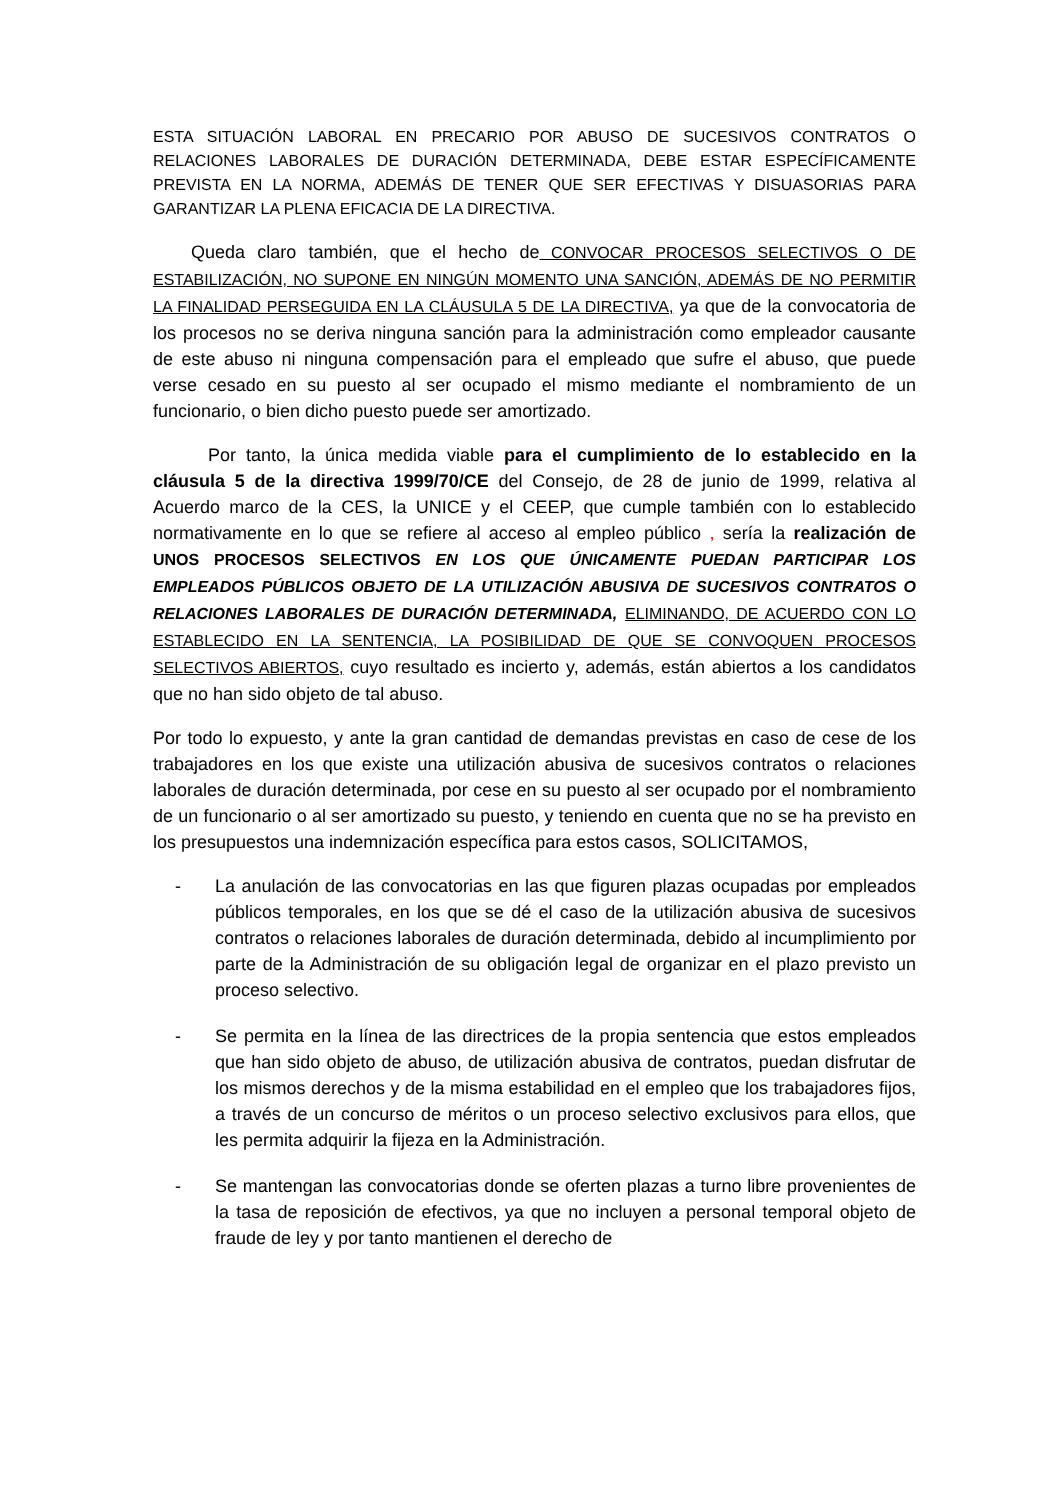ESTA SITUACIÓN LABORAL EN PRECARIO POR ABUSO DE SUCESIVOS CONTRATOS O RELACIONES LABORALES DE DURACIÓN DETERMINADA, DEBE ESTAR ESPECÍFICAMENTE PREVISTA EN LA NORMA, ADEMÁS DE TENER QUE SER EFECTIVAS Y DISUASORIAS PARA GARANTIZAR LA PLENA EFICACIA DE LA DIRECTIVA.
Queda claro también, que el hecho de CONVOCAR PROCESOS SELECTIVOS O DE ESTABILIZACIÓN, NO SUPONE EN NINGÚN MOMENTO UNA SANCIÓN, ADEMÁS DE NO PERMITIR LA FINALIDAD PERSEGUIDA EN LA CLÁUSULA 5 DE LA DIRECTIVA, ya que de la convocatoria de los procesos no se deriva ninguna sanción para la administración como empleador causante de este abuso ni ninguna compensación para el empleado que sufre el abuso, que puede verse cesado en su puesto al ser ocupado el mismo mediante el nombramiento de un funcionario, o bien dicho puesto puede ser amortizado.
Por tanto, la única medida viable para el cumplimiento de lo establecido en la cláusula 5 de la directiva 1999/70/CE del Consejo, de 28 de junio de 1999, relativa al Acuerdo marco de la CES, la UNICE y el CEEP, que cumple también con lo establecido normativamente en lo que se refiere al acceso al empleo público , sería la realización de UNOS PROCESOS SELECTIVOS EN LOS QUE ÚNICAMENTE PUEDAN PARTICIPAR LOS EMPLEADOS PÚBLICOS OBJETO DE LA UTILIZACIÓN ABUSIVA DE SUCESIVOS CONTRATOS O RELACIONES LABORALES DE DURACIÓN DETERMINADA, ELIMINANDO, DE ACUERDO CON LO ESTABLECIDO EN LA SENTENCIA, LA POSIBILIDAD DE QUE SE CONVOQUEN PROCESOS SELECTIVOS ABIERTOS, cuyo resultado es incierto y, además, están abiertos a los candidatos que no han sido objeto de tal abuso.
Por todo lo expuesto, y ante la gran cantidad de demandas previstas en caso de cese de los trabajadores en los que existe una utilización abusiva de sucesivos contratos o relaciones laborales de duración determinada, por cese en su puesto al ser ocupado por el nombramiento de un funcionario o al ser amortizado su puesto, y teniendo en cuenta que no se ha previsto en los presupuestos una indemnización específica para estos casos, SOLICITAMOS,
- La anulación de las convocatorias en las que figuren plazas ocupadas por empleados públicos temporales, en los que se dé el caso de la utilización abusiva de sucesivos contratos o relaciones laborales de duración determinada, debido al incumplimiento por parte de la Administración de su obligación legal de organizar en el plazo previsto un proceso selectivo.
- Se permita en la línea de las directrices de la propia sentencia que estos empleados que han sido objeto de abuso, de utilización abusiva de contratos, puedan disfrutar de los mismos derechos y de la misma estabilidad en el empleo que los trabajadores fijos, a través de un concurso de méritos o un proceso selectivo exclusivos para ellos, que les permita adquirir la fijeza en la Administración.
- Se mantengan las convocatorias donde se oferten plazas a turno libre provenientes de la tasa de reposición de efectivos, ya que no incluyen a personal temporal objeto de fraude de ley y por tanto mantienen el derecho de